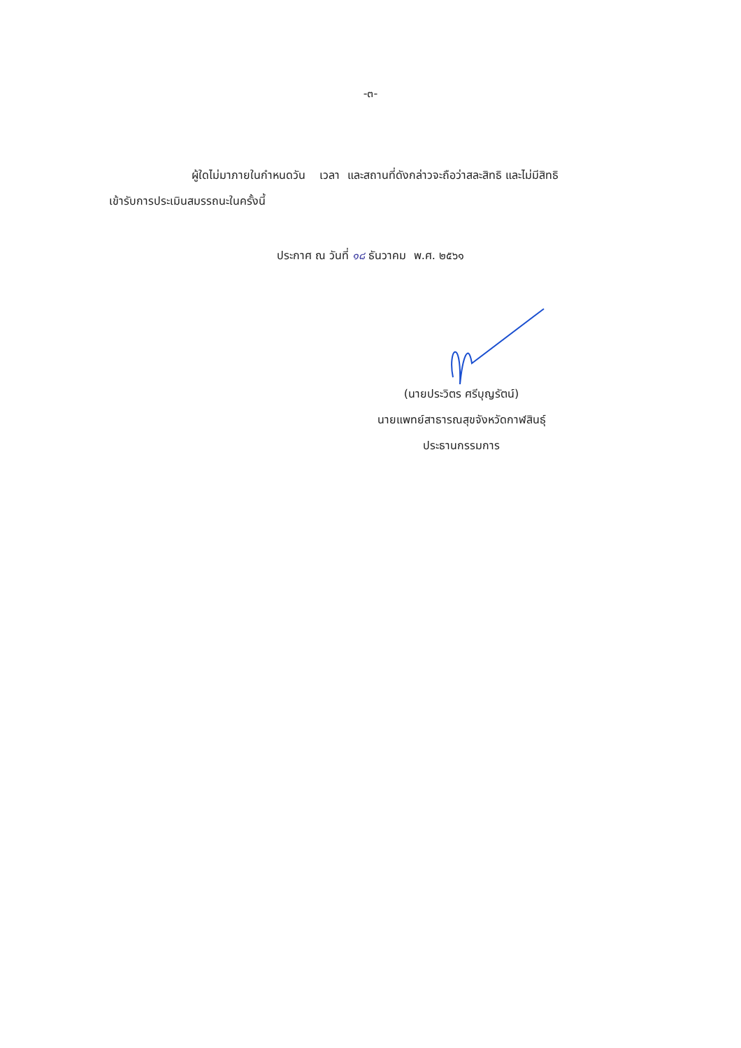-๓-
ผู้ใดไม่มาภายในกำหนดวัน เวลา และสถานที่ดังกล่าวจะถือว่าสละสิทธิ และไม่มีสิทธิ
เข้ารับการประเมินสมรรถนะในครั้งนี้
ประกาศ ณ วันที่ ๑๘ ธันวาคม พ.ศ. ๒๕๖๑
(นายประวิตร ศรีบุญรัตน์)
นายแพทย์สาธารณสุขจังหวัดกาฬสินธุ์
ประธานกรรมการ